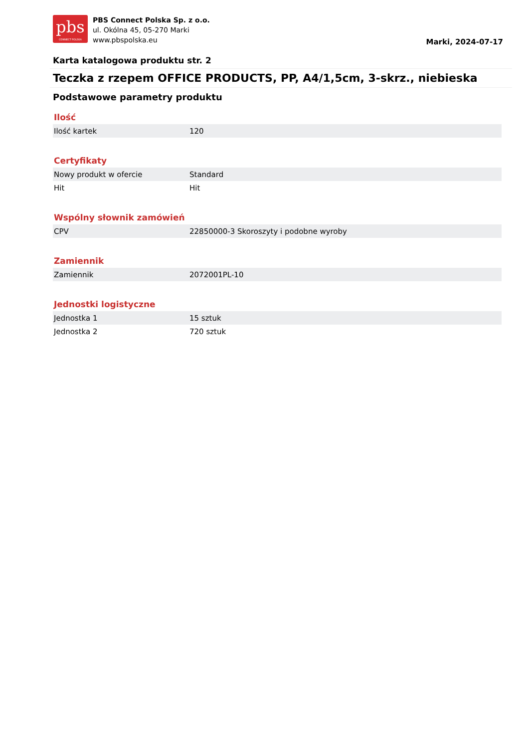pbs
CONNECT POLSKA
PBS Connect Polska Sp. z o.o.
ul. Okólna 45, 05-270 Marki
www.pbspolska.eu
Marki, 2024-07-17
Karta katalogowa produktu str. 2
Teczka z rzepem OFFICE PRODUCTS, PP, A4/1,5cm, 3-skrz., niebieska
Podstawowe parametry produktu
Ilość
| Ilość kartek | 120 |
Certyfikaty
| Nowy produkt w ofercie | Standard |
| Hit | Hit |
Wspólny słownik zamówień
| CPV | 22850000-3 Skoroszyty i podobne wyroby |
Zamiennik
| Zamiennik | 2072001PL-10 |
Jednostki logistyczne
| Jednostka 1 | 15 sztuk |
| Jednostka 2 | 720 sztuk |